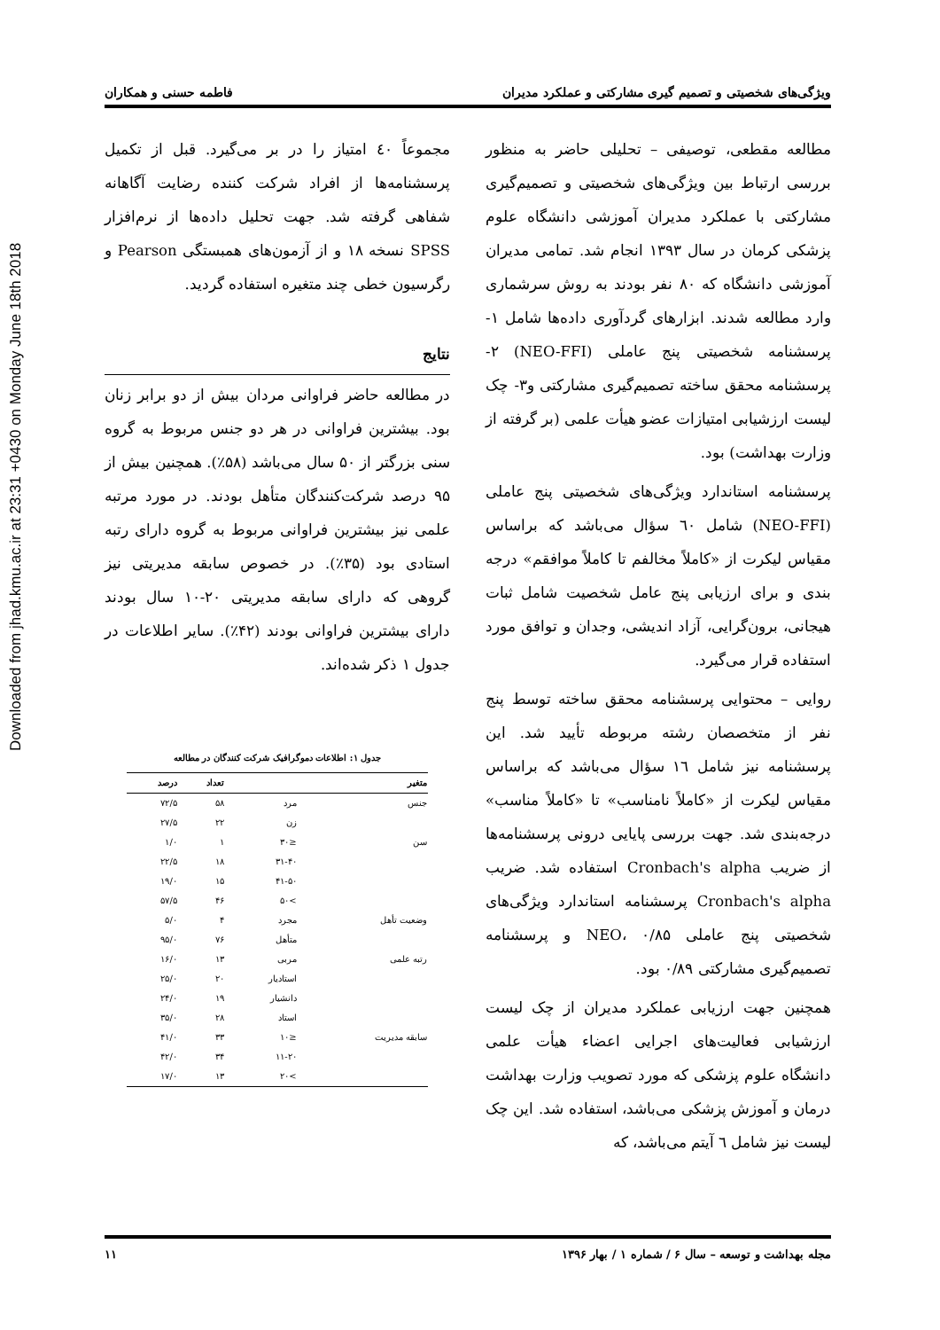Downloaded from jhad.kmu.ac.ir at 23:31 +0430 on Monday June 18th 2018
ویژگی‌های شخصیتی و تصمیم گیری مشارکتی و عملکرد مدیران فاطمه حسنی و همکاران
مطالعه مقطعی، توصیفی – تحلیلی حاضر به منظور بررسی ارتباط بین ویژگی‌های شخصیتی و تصمیم‌گیری مشارکتی با عملکرد مدیران آموزشی دانشگاه علوم پزشکی کرمان در سال ۱۳۹۳ انجام شد. تمامی مدیران آموزشی دانشگاه که ۸۰ نفر بودند به روش سرشماری وارد مطالعه شدند. ابزارهای گردآوری داده‌ها شامل ۱- پرسشنامه شخصیتی پنج عاملی (NEO-FFI) ۲- پرسشنامه محقق ساخته تصمیم‌گیری مشارکتی و۳- چک لیست ارزشیابی امتیازات عضو هیأت علمی (بر گرفته از وزارت بهداشت) بود.
پرسشنامه استاندارد ویژگی‌های شخصیتی پنج عاملی (NEO-FFI) شامل ٦٠ سؤال می‌باشد که براساس مقیاس لیکرت از «کاملاً مخالفم تا کاملاً موافقم» درجه بندی و برای ارزیابی پنج عامل شخصیت شامل ثبات هیجانی، برون‌گرایی، آزاد اندیشی، وجدان و توافق مورد استفاده قرار می‌گیرد.
روایی – محتوایی پرسشنامه محقق ساخته توسط پنج نفر از متخصصان رشته مربوطه تأیید شد. این پرسشنامه نیز شامل ١٦ سؤال می‌باشد که براساس مقیاس لیکرت از «کاملاً نامناسب» تا «کاملاً مناسب» درجه‌بندی شد. جهت بررسی پایایی درونی پرسشنامه‌ها از ضریب Cronbach's alpha استفاده شد. ضریب Cronbach's alpha پرسشنامه استاندارد ویژگی‌های شخصیتی پنج عاملی NEO، ۰/۸۵ و پرسشنامه تصمیم‌گیری مشارکتی ۰/۸۹ بود.
همچنین جهت ارزیابی عملکرد مدیران از چک لیست ارزشیابی فعالیت‌های اجرایی اعضاء هیأت علمی دانشگاه علوم پزشکی که مورد تصویب وزارت بهداشت درمان و آموزش پزشکی می‌باشد، استفاده شد. این چک لیست نیز شامل ٦ آیتم می‌باشد، که
مجموعاً ٤٠ امتیاز را در بر می‌گیرد. قبل از تکمیل پرسشنامه‌ها از افراد شرکت کننده رضایت آگاهانه شفاهی گرفته شد. جهت تحلیل داده‌ها از نرم‌افزار SPSS نسخه ۱۸ و از آزمون‌های همبستگی Pearson و رگرسیون خطی چند متغیره استفاده گردید.
نتایج
در مطالعه حاضر فراوانی مردان بیش از دو برابر زنان بود. بیشترین فراوانی در هر دو جنس مربوط به گروه سنی بزرگتر از ۵۰ سال می‌باشد (۵۸٪). همچنین بیش از ۹۵ درصد شرکت‌کنندگان متأهل بودند. در مورد مرتبه علمی نیز بیشترین فراوانی مربوط به گروه دارای رتبه استادی بود (۳۵٪). در خصوص سابقه مدیریتی نیز گروهی که دارای سابقه مدیریتی ۲۰-۱۰ سال بودند دارای بیشترین فراوانی بودند (۴۲٪). سایر اطلاعات در جدول ۱ ذکر شده‌اند.
جدول ۱: اطلاعات دموگرافیک شرکت کنندگان در مطالعه
| متغیر | | تعداد | درصد |
| --- | --- | --- | --- |
| جنس | مرد | ۵۸ | ۷۲/۵ |
| | زن | ۲۲ | ۲۷/۵ |
| سن | ≤۳۰ | ۱ | ۱/۰ |
| | ۳۱-۴۰ | ۱۸ | ۲۲/۵ |
| | ۴۱-۵۰ | ۱۵ | ۱۹/۰ |
| | >۵۰ | ۴۶ | ۵۷/۵ |
| وضعیت تأهل | مجرد | ۴ | ۵/۰ |
| | متأهل | ۷۶ | ۹۵/۰ |
| رتبه علمی | مربی | ۱۳ | ۱۶/۰ |
| | استادیار | ۲۰ | ۲۵/۰ |
| | دانشیار | ۱۹ | ۲۴/۰ |
| | استاد | ۲۸ | ۳۵/۰ |
| سابقه مدیریت | ≤۱۰ | ۳۳ | ۴۱/۰ |
| | ۱۱-۲۰ | ۳۴ | ۴۲/۰ |
| | >۲۰ | ۱۳ | ۱۷/۰ |
مجله بهداشت و توسعه – سال ۶ / شماره ۱ / بهار ۱۳۹۶ ۱۱